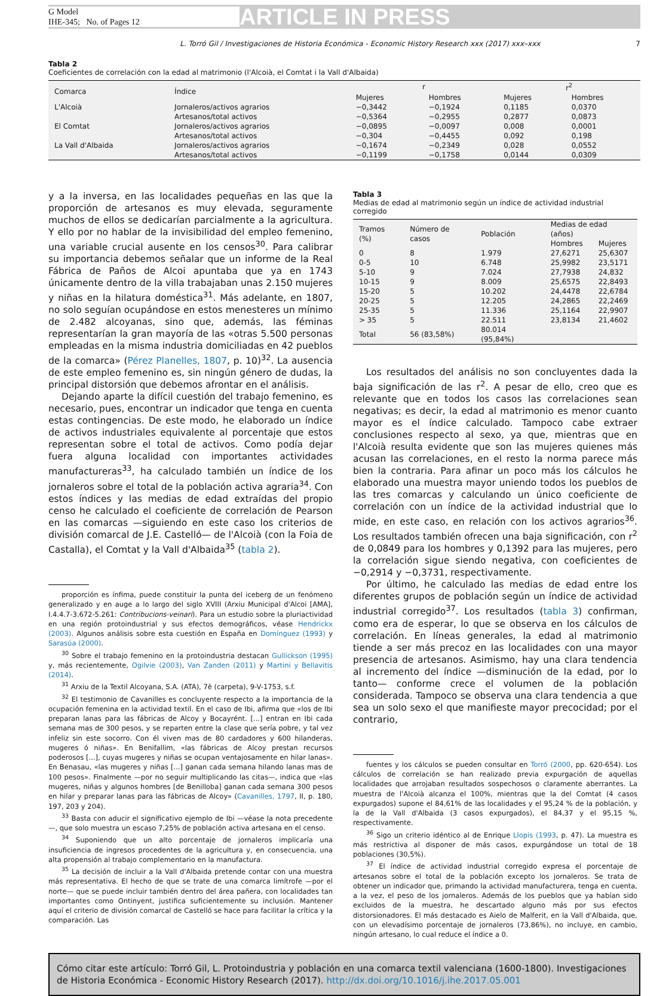G Model
IHE-345; No. of Pages 12
ARTICLE IN PRESS
L. Torró Gil / Investigaciones de Historia Económica - Economic History Research xxx (2017) xxx–xxx 7
Tabla 2
Coeficientes de correlación con la edad al matrimonio (l'Alcoià, el Comtat i la Vall d'Albaida)
| Comarca | Índice | r | | r<sup>2</sup> | |
| --- | --- | --- | --- | --- | --- |
| | | Mujeres | Hombres | Mujeres | Hombres |
| L'Alcoià | Jornaleros/activos agrarios | −0,3442 | −0,1924 | 0,1185 | 0,0370 |
| | Artesanos/total activos | −0,5364 | −0,2955 | 0,2877 | 0,0873 |
| El Comtat | Jornaleros/activos agrarios | −0,0895 | −0,0097 | 0,008 | 0,0001 |
| | Artesanos/total activos | −0,304 | −0,4455 | 0,092 | 0,198 |
| La Vall d'Albaida | Jornaleros/activos agrarios | −0,1674 | −0,2349 | 0,028 | 0,0552 |
| | Artesanos/total activos | −0,1199 | −0,1758 | 0,0144 | 0,0309 |
y a la inversa, en las localidades pequeñas en las que la proporción de artesanos es muy elevada, seguramente muchos de ellos se dedicarían parcialmente a la agricultura. Y ello por no hablar de la invisibilidad del empleo femenino, una variable crucial ausente en los censos<sup>30</sup>. Para calibrar su importancia debemos señalar que un informe de la Real Fábrica de Paños de Alcoi apuntaba que ya en 1743 únicamente dentro de la villa trabajaban unas 2.150 mujeres y niñas en la hilatura doméstica<sup>31</sup>. Más adelante, en 1807, no solo seguían ocupándose en estos menesteres un mínimo de 2.482 alcoyanas, sino que, además, las féminas representarían la gran mayoría de las «otras 5.500 personas empleadas en la misma industria domiciliadas en 42 pueblos de la comarca» (Pérez Planelles, 1807, p. 10)<sup>32</sup>. La ausencia de este empleo femenino es, sin ningún género de dudas, la principal distorsión que debemos afrontar en el análisis.
Dejando aparte la difícil cuestión del trabajo femenino, es necesario, pues, encontrar un indicador que tenga en cuenta estas contingencias. De este modo, he elaborado un índice de activos industriales equivalente al porcentaje que estos representan sobre el total de activos. Como podía dejar fuera alguna localidad con importantes actividades manufactureras<sup>33</sup>, ha calculado también un índice de los jornaleros sobre el total de la población activa agraria<sup>34</sup>. Con estos índices y las medias de edad extraídas del propio censo he calculado el coeficiente de correlación de Pearson en las comarcas —siguiendo en este caso los criterios de división comarcal de J.E. Castelló— de l'Alcoià (con la Foia de Castalla), el Comtat y la Vall d'Albaida<sup>35</sup> (tabla 2).
proporción es ínfima, puede constituir la punta del iceberg de un fenómeno generalizado y en auge a lo largo del siglo XVIII (Arxiu Municipal d'Alcoi [AMA], I.4.4.7-3.672-5.261: Contribucions-veinari). Para un estudio sobre la pluriactividad en una región protoindustrial y sus efectos demográficos, véase Hendrickx (2003). Algunos análisis sobre esta cuestión en España en Domínguez (1993) y Sarasúa (2000).
<sup>30</sup> Sobre el trabajo femenino en la protoindustria destacan Gullickson (1995) y, más recientemente, Ogilvie (2003), Van Zanden (2011) y Martini y Bellavitis (2014).
<sup>31</sup> Arxiu de la Textil Alcoyana, S.A. (ATA), 7è (carpeta), 9-V-1753, s.f.
<sup>32</sup> El testimonio de Cavanilles es concluyente respecto a la importancia de la ocupación femenina en la actividad textil. En el caso de Ibi, afirma que «los de Ibi preparan lanas para las fábricas de Alcoy y Bocayrént. [...] entran en Ibi cada semana mas de 300 pesos, y se reparten entre la clase que sería pobre, y tal vez infeliz sin este socorro. Con él viven mas de 80 cardadores y 600 hilanderas, mugeres ó niñas». En Benifallim, «las fábricas de Alcoy prestan recursos poderosos [...], cuyas mugeres y niñas se ocupan ventajosamente en hilar lanas». En Benasau, «las mugeres y niñas [...] ganan cada semana hilando lanas mas de 100 pesos». Finalmente —por no seguir multiplicando las citas—, indica que «las mugeres, niñas y algunos hombres [de Benilloba] ganan cada semana 300 pesos en hilar y preparar lanas para las fábricas de Alcoy» (Cavanilles, 1797, II, p. 180, 197, 203 y 204).
<sup>33</sup> Basta con aducir el significativo ejemplo de Ibi —véase la nota precedente—, que solo muestra un escaso 7,25% de población activa artesana en el censo.
<sup>34</sup> Suponiendo que un alto porcentaje de jornaleros implicaría una insuficiencia de ingresos procedentes de la agricultura y, en consecuencia, una alta propensión al trabajo complementario en la manufactura.
<sup>35</sup> La decisión de incluir a la Vall d'Albaida pretende contar con una muestra más representativa. El hecho de que se trate de una comarca limítrofe —por el norte— que se puede incluir también dentro del área pañera, con localidades tan importantes como Ontinyent, justifica suficientemente su inclusión. Mantener aquí el criterio de división comarcal de Castelló se hace para facilitar la crítica y la comparación. Las
Tabla 3
Medias de edad al matrimonio según un índice de actividad industrial corregido
| Tramos (%) | Número de casos | Población | Medias de edad (años) | |
| --- | --- | --- | --- | --- |
| | | | Hombres | Mujeres |
| 0 | 8 | 1.979 | 27,6271 | 25,6307 |
| 0-5 | 10 | 6.748 | 25,9982 | 23,5171 |
| 5-10 | 9 | 7.024 | 27,7938 | 24,832 |
| 10-15 | 9 | 8.009 | 25,6575 | 22,8493 |
| 15-20 | 5 | 10.202 | 24,4478 | 22,6784 |
| 20-25 | 5 | 12.205 | 24,2865 | 22,2469 |
| 25-35 | 5 | 11.336 | 25,1164 | 22,9907 |
| > 35 | 5 | 22.511 | 23,8134 | 21,4602 |
| Total | 56 (83,58%) | 80.014 (95,84%) | | |
Los resultados del análisis no son concluyentes dada la baja significación de las r<sup>2</sup>. A pesar de ello, creo que es relevante que en todos los casos las correlaciones sean negativas; es decir, la edad al matrimonio es menor cuanto mayor es el índice calculado. Tampoco cabe extraer conclusiones respecto al sexo, ya que, mientras que en l'Alcoià resulta evidente que son las mujeres quienes más acusan las correlaciones, en el resto la norma parece más bien la contraria. Para afinar un poco más los cálculos he elaborado una muestra mayor uniendo todos los pueblos de las tres comarcas y calculando un único coeficiente de correlación con un índice de la actividad industrial que lo mide, en este caso, en relación con los activos agrarios<sup>36</sup>. Los resultados también ofrecen una baja significación, con r<sup>2</sup> de 0,0849 para los hombres y 0,1392 para las mujeres, pero la correlación sigue siendo negativa, con coeficientes de −0,2914 y −0,3731, respectivamente.
Por último, he calculado las medias de edad entre los diferentes grupos de población según un índice de actividad industrial corregido<sup>37</sup>. Los resultados (tabla 3) confirman, como era de esperar, lo que se observa en los cálculos de correlación. En líneas generales, la edad al matrimonio tiende a ser más precoz en las localidades con una mayor presencia de artesanos. Asimismo, hay una clara tendencia al incremento del índice —disminución de la edad, por lo tanto— conforme crece el volumen de la población considerada. Tampoco se observa una clara tendencia a que sea un solo sexo el que manifieste mayor precocidad; por el contrario,
fuentes y los cálculos se pueden consultar en Torró (2000, pp. 620-654). Los cálculos de correlación se han realizado previa expurgación de aquellas localidades que arrojaban resultados sospechosos o claramente aberrantes. La muestra de l'Alcoià alcanza el 100%, mientras que la del Comtat (4 casos expurgados) supone el 84,61% de las localidades y el 95,24 % de la población, y la de la Vall d'Albaida (3 casos expurgados), el 84,37 y el 95,15 %, respectivamente.
<sup>36</sup> Sigo un criterio idéntico al de Enrique Llopis (1993, p. 47). La muestra es más restrictiva al disponer de más casos, expurgándose un total de 18 poblaciones (30,5%).
<sup>37</sup> El índice de actividad industrial corregido expresa el porcentaje de artesanos sobre el total de la población excepto los jornaleros. Se trata de obtener un indicador que, primando la actividad manufacturera, tenga en cuenta, a la vez, el peso de los jornaleros. Además de los pueblos que ya habían sido excluidos de la muestra, he descartado alguno más por sus efectos distorsionadores. El más destacado es Aielo de Malferit, en la Vall d'Albaida, que, con un elevadísimo porcentaje de jornaleros (73,86%), no incluye, en cambio, ningún artesano, lo cual reduce el índice a 0.
Cómo citar este artículo: Torró Gil, L. Protoindustria y población en una comarca textil valenciana (1600-1800). Investigaciones de Historia Económica - Economic History Research (2017). http://dx.doi.org/10.1016/j.ihe.2017.05.001